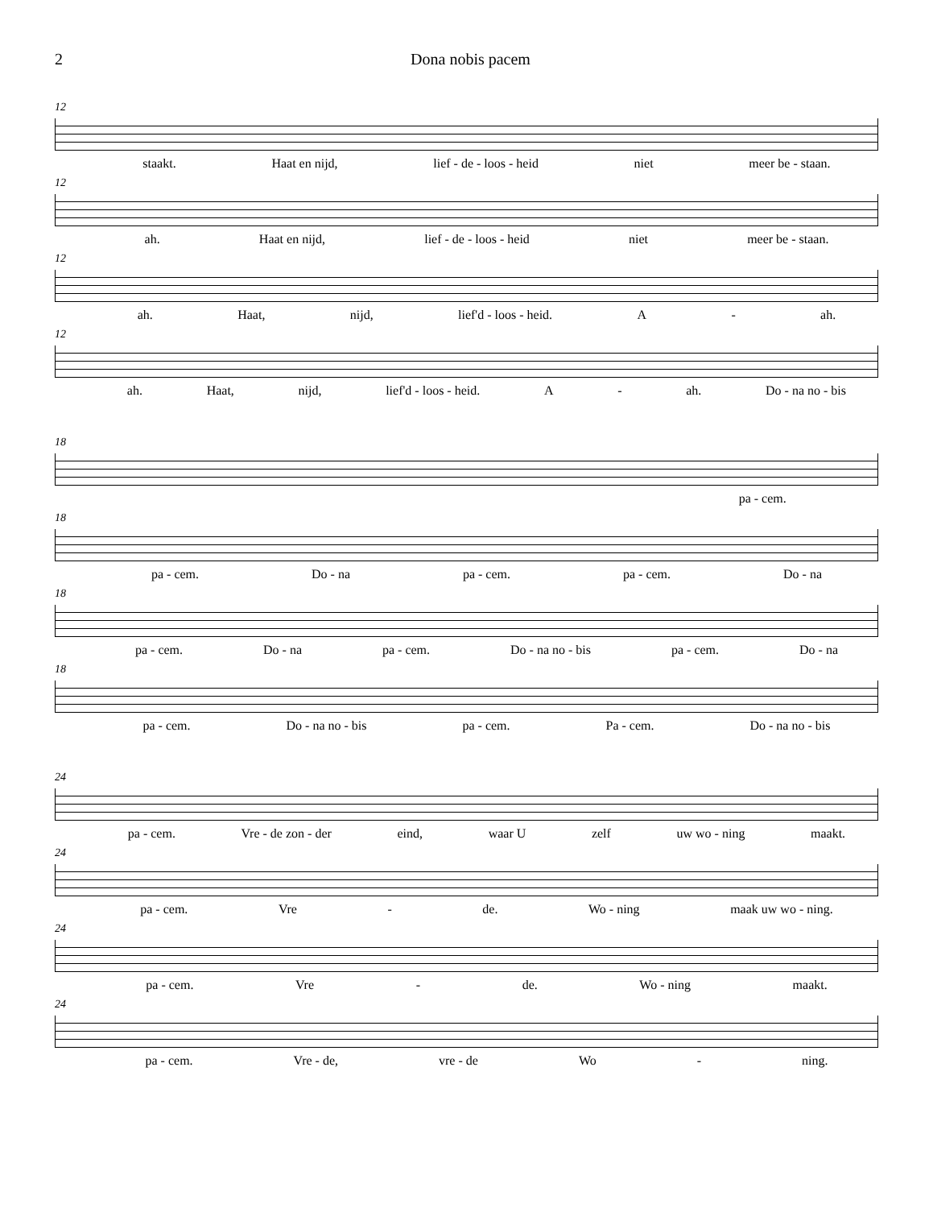2 Dona nobis pacem
12
staakt. Haat en nijd, lief - de - loos - heid niet meer be - staan.
12
ah. Haat en nijd, lief - de - loos - heid niet meer be - staan.
12
ah. Haat, nijd, lief'd - loos - heid. A - ah.
12
ah. Haat, nijd, lief'd - loos - heid. A - ah. Do - na no - bis
18
pa - cem.
18
pa - cem. Do - na pa - cem. pa - cem. Do - na
18
pa - cem. Do - na pa - cem. Do - na no - bis pa - cem. Do - na
18
pa - cem. Do - na no - bis pa - cem. Pa - cem. Do - na no - bis
24
pa - cem. Vre - de zon - der eind, waar U zelf uw wo - ning maakt.
24
pa - cem. Vre - de. Wo - ning maak uw wo - ning.
24
pa - cem. Vre - de. Wo - ning maakt.
24
pa - cem. Vre - de, vre - de Wo - ning.